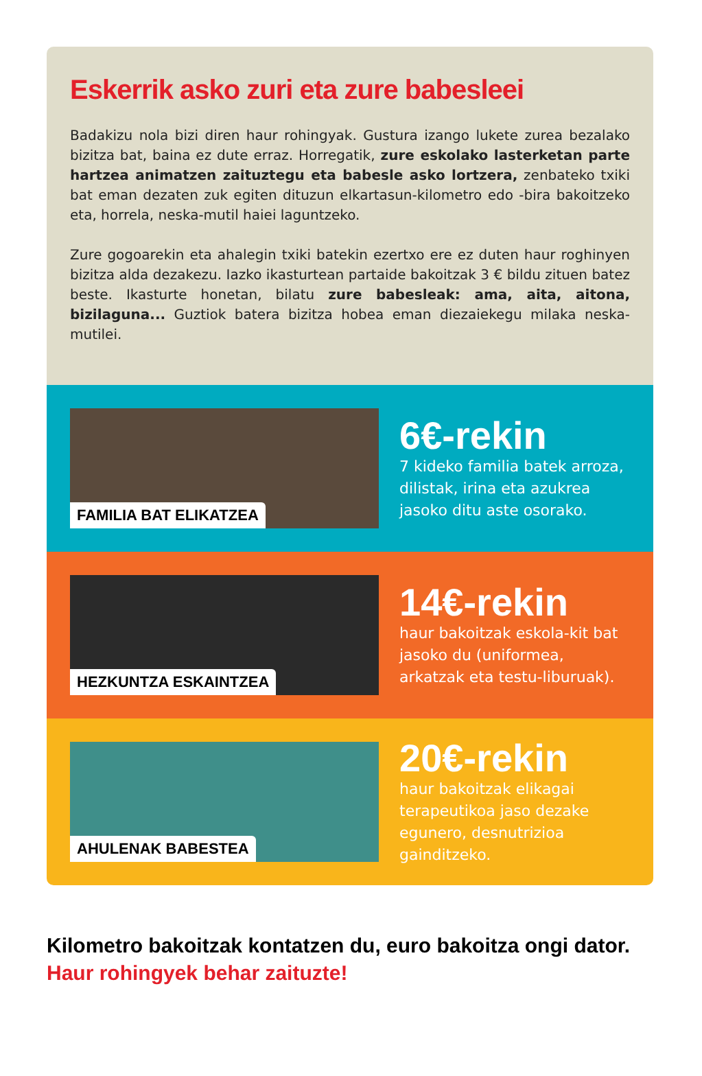Eskerrik asko zuri eta zure babesleei
Badakizu nola bizi diren haur rohingyak. Gustura izango lukete zurea bezalako bizitza bat, baina ez dute erraz. Horregatik, zure eskolako lasterketan parte hartzea animatzen zaituztegu eta babesle asko lortzera, zenbateko txiki bat eman dezaten zuk egiten dituzun elkartasun-kilometro edo -bira bakoitzeko eta, horrela, neska-mutil haiei laguntzeko.
Zure gogoarekin eta ahalegin txiki batekin ezertxo ere ez duten haur roghinyen bizitza alda dezakezu. Iazko ikasturtean partaide bakoitzak 3 € bildu zituen batez beste. Ikasturte honetan, bilatu zure babesleak: ama, aita, aitona, bizilaguna... Guztiok batera bizitza hobea eman diezaiekegu milaka neska-mutilei.
FAMILIA BAT ELIKATZEA
6€-rekin
7 kideko familia batek arroza, dilistak, irina eta azukrea jasoko ditu aste osorako.
HEZKUNTZA ESKAINTZEA
14€-rekin
haur bakoitzak eskola-kit bat jasoko du (uniformea, arkatzak eta testu-liburuak).
AHULENAK BABESTEA
20€-rekin
haur bakoitzak elikagai terapeutikoa jaso dezake egunero, desnutrizioa gainditzeko.
Kilometro bakoitzak kontatzen du, euro bakoitza ongi dator.
Haur rohingyek behar zaituzte!